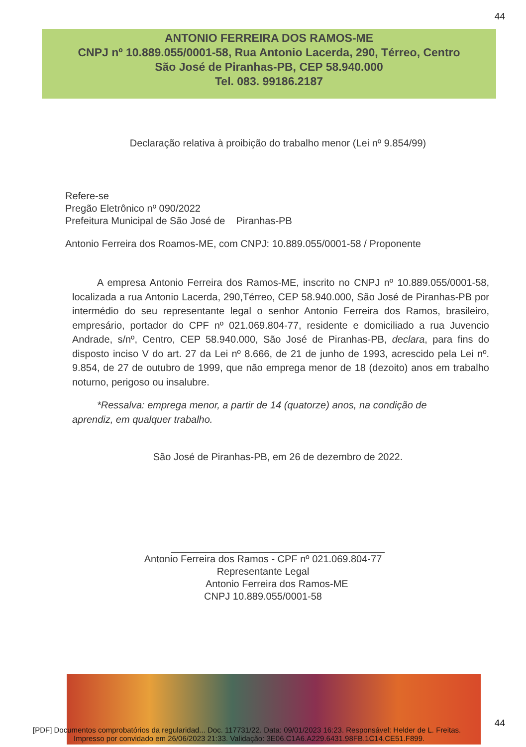44
ANTONIO FERREIRA DOS RAMOS-ME
CNPJ nº 10.889.055/0001-58, Rua Antonio Lacerda, 290, Térreo, Centro
São José de Piranhas-PB, CEP 58.940.000
Tel. 083. 99186.2187
Declaração relativa à proibição do trabalho menor (Lei nº 9.854/99)
Refere-se
Pregão Eletrônico nº 090/2022
Prefeitura Municipal de São José de Piranhas-PB
Antonio Ferreira dos Roamos-ME, com CNPJ: 10.889.055/0001-58 / Proponente
A empresa Antonio Ferreira dos Ramos-ME, inscrito no CNPJ nº 10.889.055/0001-58, localizada a rua Antonio Lacerda, 290,Térreo, CEP 58.940.000, São José de Piranhas-PB por intermédio do seu representante legal o senhor Antonio Ferreira dos Ramos, brasileiro, empresário, portador do CPF nº 021.069.804-77, residente e domiciliado a rua Juvencio Andrade, s/nº, Centro, CEP 58.940.000, São José de Piranhas-PB, declara, para fins do disposto inciso V do art. 27 da Lei nº 8.666, de 21 de junho de 1993, acrescido pela Lei nº. 9.854, de 27 de outubro de 1999, que não emprega menor de 18 (dezoito) anos em trabalho noturno, perigoso ou insalubre.
*Ressalva: emprega menor, a partir de 14 (quatorze) anos, na condição de aprendiz, em qualquer trabalho.
São José de Piranhas-PB, em 26 de dezembro de 2022.
Antonio Ferreira dos Ramos - CPF nº 021.069.804-77
Representante Legal
Antonio Ferreira dos Ramos-ME
CNPJ 10.889.055/0001-58
[PDF] Documentos comprobatórios da regularidad... Doc. 117731/22. Data: 09/01/2023 16:23. Responsável: Helder de L. Freitas. 44
Impresso por convidado em 26/06/2023 21:33. Validação: 3E06.C1A6.A229.6431.98FB.1C14.CE51.F899.